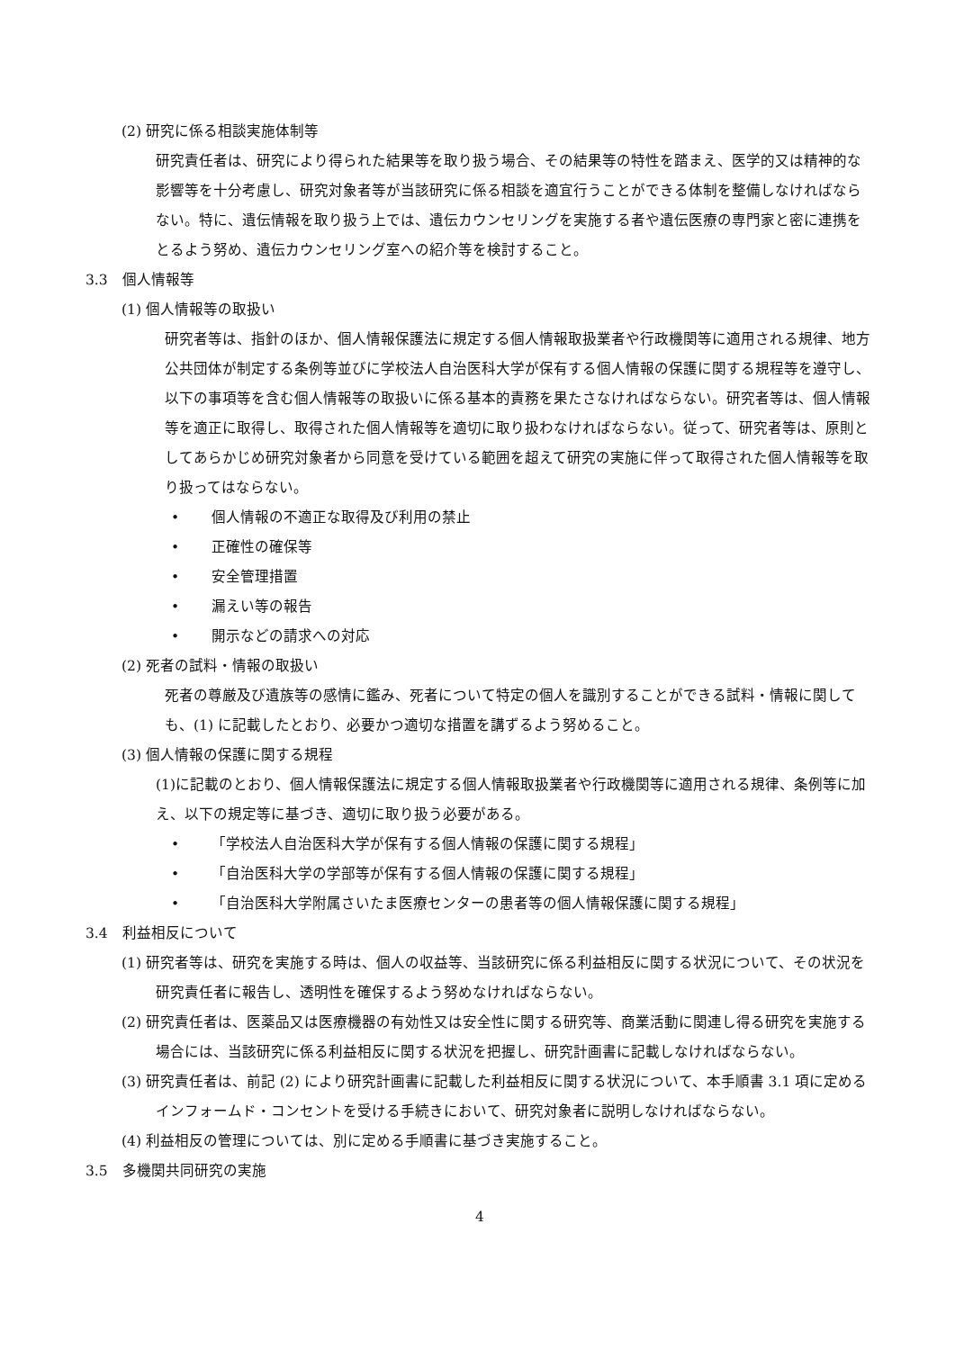(2) 研究に係る相談実施体制等
研究責任者は、研究により得られた結果等を取り扱う場合、その結果等の特性を踏まえ、医学的又は精神的な影響等を十分考慮し、研究対象者等が当該研究に係る相談を適宜行うことができる体制を整備しなければならない。特に、遺伝情報を取り扱う上では、遺伝カウンセリングを実施する者や遺伝医療の専門家と密に連携をとるよう努め、遺伝カウンセリング室への紹介等を検討すること。
3.3　個人情報等
(1) 個人情報等の取扱い
研究者等は、指針のほか、個人情報保護法に規定する個人情報取扱業者や行政機関等に適用される規律、地方公共団体が制定する条例等並びに学校法人自治医科大学が保有する個人情報の保護に関する規程等を遵守し、以下の事項等を含む個人情報等の取扱いに係る基本的責務を果たさなければならない。研究者等は、個人情報等を適正に取得し、取得された個人情報等を適切に取り扱わなければならない。従って、研究者等は、原則としてあらかじめ研究対象者から同意を受けている範囲を超えて研究の実施に伴って取得された個人情報等を取り扱ってはならない。
• 個人情報の不適正な取得及び利用の禁止
• 正確性の確保等
• 安全管理措置
• 漏えい等の報告
• 開示などの請求への対応
(2) 死者の試料・情報の取扱い
死者の尊厳及び遺族等の感情に鑑み、死者について特定の個人を識別することができる試料・情報に関しても、(1) に記載したとおり、必要かつ適切な措置を講ずるよう努めること。
(3) 個人情報の保護に関する規程
(1)に記載のとおり、個人情報保護法に規定する個人情報取扱業者や行政機関等に適用される規律、条例等に加え、以下の規定等に基づき、適切に取り扱う必要がある。
• 「学校法人自治医科大学が保有する個人情報の保護に関する規程」
• 「自治医科大学の学部等が保有する個人情報の保護に関する規程」
• 「自治医科大学附属さいたま医療センターの患者等の個人情報保護に関する規程」
3.4　利益相反について
(1) 研究者等は、研究を実施する時は、個人の収益等、当該研究に係る利益相反に関する状況について、その状況を研究責任者に報告し、透明性を確保するよう努めなければならない。
(2) 研究責任者は、医薬品又は医療機器の有効性又は安全性に関する研究等、商業活動に関連し得る研究を実施する場合には、当該研究に係る利益相反に関する状況を把握し、研究計画書に記載しなければならない。
(3) 研究責任者は、前記 (2) により研究計画書に記載した利益相反に関する状況について、本手順書 3.1 項に定めるインフォームド・コンセントを受ける手続きにおいて、研究対象者に説明しなければならない。
(4) 利益相反の管理については、別に定める手順書に基づき実施すること。
3.5　多機関共同研究の実施
4